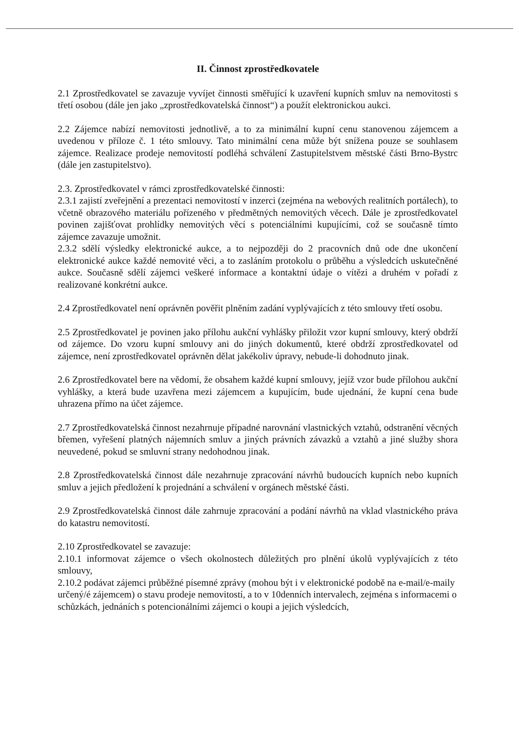II. Činnost zprostředkovatele
2.1 Zprostředkovatel se zavazuje vyvíjet činnosti směřující k uzavření kupních smluv na nemovitosti s třetí osobou (dále jen jako „zprostředkovatelská činnost“) a použít elektronickou aukci.
2.2 Zájemce nabízí nemovitosti jednotlivě, a to za minimální kupní cenu stanovenou zájemcem a uvedenou v příloze č. 1 této smlouvy. Tato minimální cena může být snížena pouze se souhlasem zájemce. Realizace prodeje nemovitostí podléhá schválení Zastupitelstvem městské části Brno-Bystrc (dále jen zastupitelstvo).
2.3. Zprostředkovatel v rámci zprostředkovatelské činnosti:
2.3.1 zajistí zveřejnění a prezentaci nemovitostí v inzerci (zejména na webových realitních portálech), to včetně obrazového materiálu pořízeného v předmětných nemovitých věcech. Dále je zprostředkovatel povinen zajišťovat prohlídky nemovitých věcí s potenciálními kupujícími, což se současně tímto zájemce zavazuje umožnit.
2.3.2 sdělí výsledky elektronické aukce, a to nejpozději do 2 pracovních dnů ode dne ukončení elektronické aukce každé nemovité věci, a to zasláním protokolu o průběhu a výsledcích uskutečněné aukce. Současně sdělí zájemci veškeré informace a kontaktní údaje o vítězi a druhém v pořadí z realizované konkrétní aukce.
2.4 Zprostředkovatel není oprávněn pověřit plněním zadání vyplývajících z této smlouvy třetí osobu.
2.5 Zprostředkovatel je povinen jako přílohu aukční vyhlášky přiložit vzor kupní smlouvy, který obdrží od zájemce. Do vzoru kupní smlouvy ani do jiných dokumentů, které obdrží zprostředkovatel od zájemce, není zprostředkovatel oprávněn dělat jakékoliv úpravy, nebude-li dohodnuto jinak.
2.6 Zprostředkovatel bere na vědomí, že obsahem každé kupní smlouvy, jejíž vzor bude přílohou aukční vyhlášky, a která bude uzavřena mezi zájemcem a kupujícím, bude ujednání, že kupní cena bude uhrazena přímo na účet zájemce.
2.7 Zprostředkovatelská činnost nezahrnuje případné narovnání vlastnických vztahů, odstranění věcných břemen, vyřešení platných nájemních smluv a jiných právních závazků a vztahů a jiné služby shora neuvedené, pokud se smluvní strany nedohodnou jinak.
2.8 Zprostředkovatelská činnost dále nezahrnuje zpracování návrhů budoucích kupních nebo kupních smluv a jejich předložení k projednání a schválení v orgánech městské části.
2.9 Zprostředkovatelská činnost dále zahrnuje zpracování a podání návrhů na vklad vlastnického práva do katastru nemovitostí.
2.10 Zprostředkovatel se zavazuje:
2.10.1 informovat zájemce o všech okolnostech důležitých pro plnění úkolů vyplývajících z této smlouvy,
2.10.2 podávat zájemci průběžné písemné zprávy (mohou být i v elektronické podobě na e-mail/e-maily určený/é zájemcem) o stavu prodeje nemovitostí, a to v 10denních intervalech, zejména s informacemi o schůzkách, jednáních s potencionálními zájemci o koupi a jejich výsledcích,